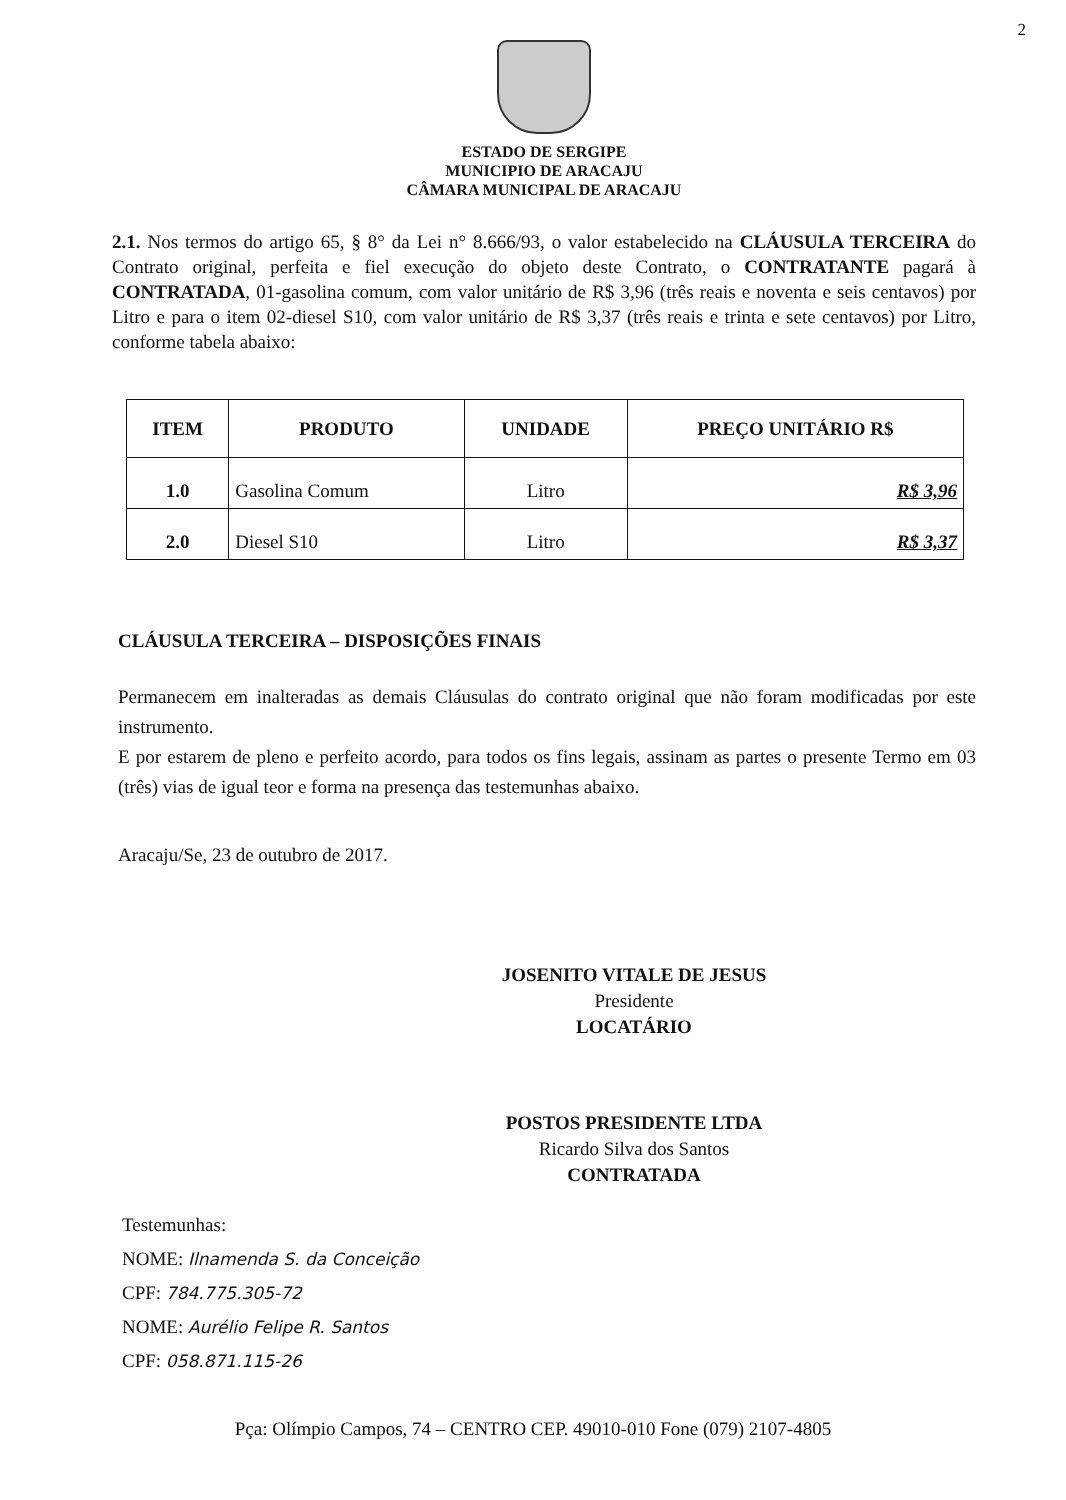2
ESTADO DE SERGIPE
MUNICIPIO DE ARACAJU
CÂMARA MUNICIPAL DE ARACAJU
2.1. Nos termos do artigo 65, § 8° da Lei n° 8.666/93, o valor estabelecido na CLÁUSULA TERCEIRA do Contrato original, perfeita e fiel execução do objeto deste Contrato, o CONTRATANTE pagará à CONTRATADA, 01-gasolina comum, com valor unitário de R$ 3,96 (três reais e noventa e seis centavos) por Litro e para o item 02-diesel S10, com valor unitário de R$ 3,37 (três reais e trinta e sete centavos) por Litro, conforme tabela abaixo:
| ITEM | PRODUTO | UNIDADE | PREÇO UNITÁRIO R$ |
| --- | --- | --- | --- |
| 1.0 | Gasolina Comum | Litro | R$ 3,96 |
| 2.0 | Diesel S10 | Litro | R$ 3,37 |
CLÁUSULA TERCEIRA – DISPOSIÇÕES FINAIS
Permanecem em inalteradas as demais Cláusulas do contrato original que não foram modificadas por este instrumento.
E por estarem de pleno e perfeito acordo, para todos os fins legais, assinam as partes o presente Termo em 03 (três) vias de igual teor e forma na presença das testemunhas abaixo.
Aracaju/Se, 23 de outubro de 2017.
JOSENITO VITALE DE JESUS
Presidente
LOCATÁRIO
POSTOS PRESIDENTE LTDA
Ricardo Silva dos Santos
CONTRATADA
Testemunhas:
NOME: Ilnamenda S. da Conceição
CPF: 784.775.305-72
NOME: Aurélio Felipe R. Santos
CPF: 058.871.115-26
Pça: Olímpio Campos, 74 – CENTRO CEP. 49010-010 Fone (079) 2107-4805